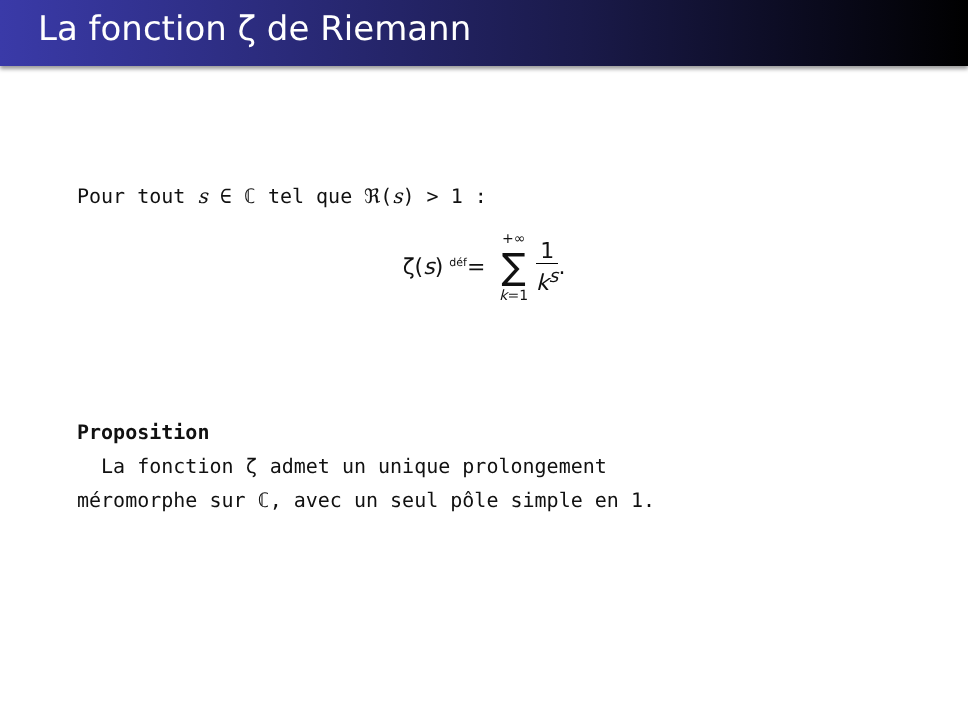La fonction ζ de Riemann
Pour tout s ∈ ℂ tel que ℜ(s) > 1 :
ζ(s) <sup>déf</sup>= +∞ ∑ k=1 1 k<sup>s</sup>.
Proposition
La fonction ζ admet un unique prolongement
méromorphe sur ℂ, avec un seul pôle simple en 1.